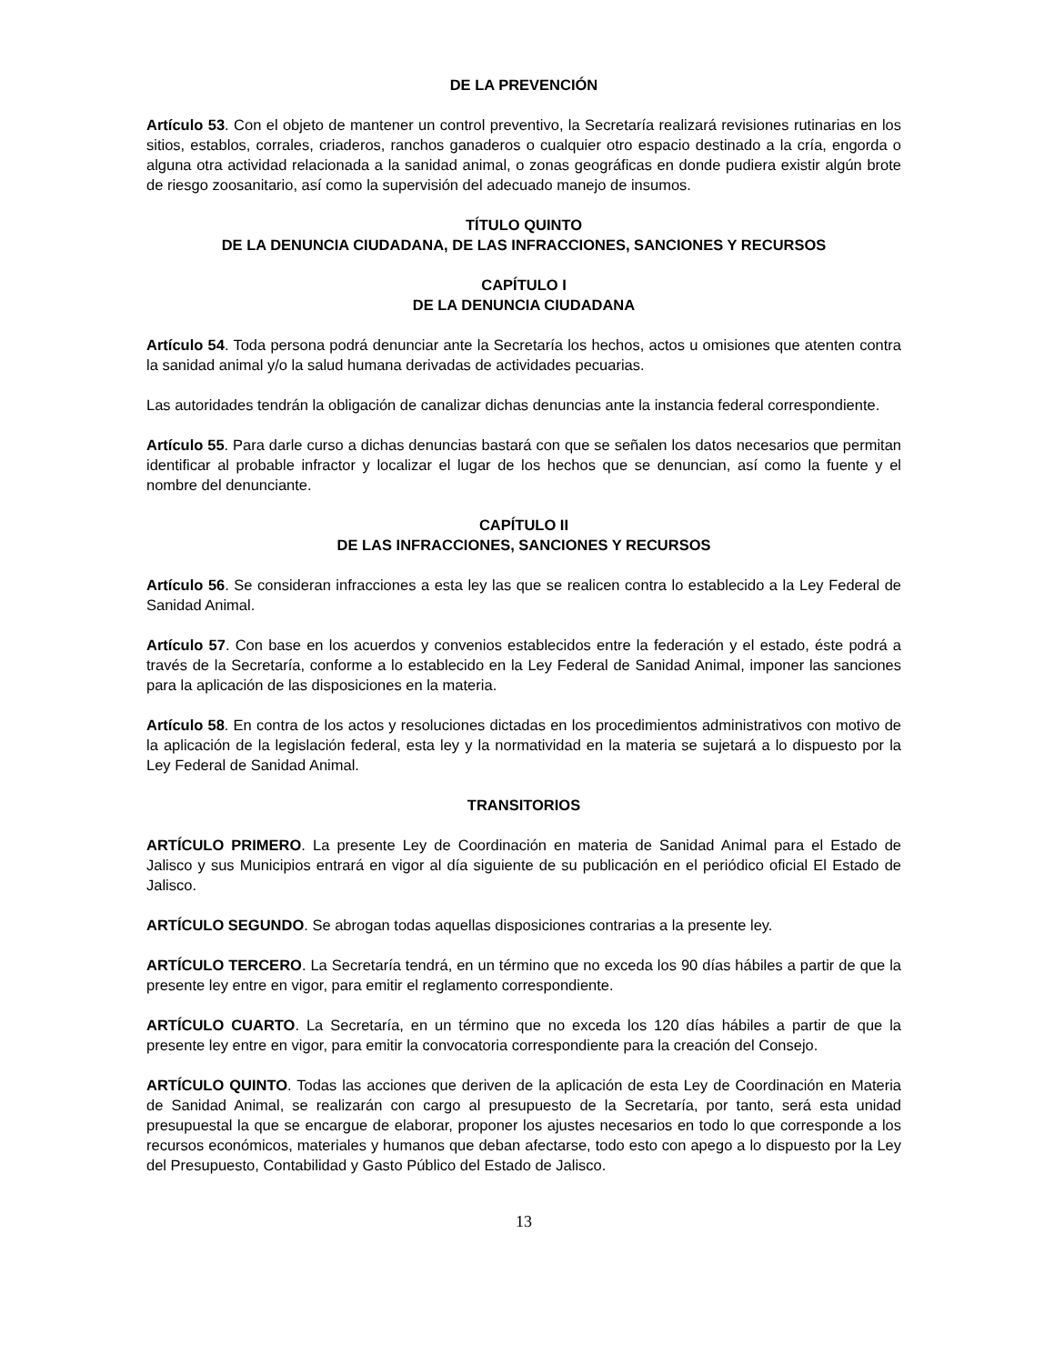DE LA PREVENCIÓN
Artículo 53. Con el objeto de mantener un control preventivo, la Secretaría realizará revisiones rutinarias en los sitios, establos, corrales, criaderos, ranchos ganaderos o cualquier otro espacio destinado a la cría, engorda o alguna otra actividad relacionada a la sanidad animal, o zonas geográficas en donde pudiera existir algún brote de riesgo zoosanitario, así como la supervisión del adecuado manejo de insumos.
TÍTULO QUINTO
DE LA DENUNCIA CIUDADANA, DE LAS INFRACCIONES, SANCIONES Y RECURSOS
CAPÍTULO I
DE LA DENUNCIA CIUDADANA
Artículo 54. Toda persona podrá denunciar ante la Secretaría los hechos, actos u omisiones que atenten contra la sanidad animal y/o la salud humana derivadas de actividades pecuarias.
Las autoridades tendrán la obligación de canalizar dichas denuncias ante la instancia federal correspondiente.
Artículo 55. Para darle curso a dichas denuncias bastará con que se señalen los datos necesarios que permitan identificar al probable infractor y localizar el lugar de los hechos que se denuncian, así como la fuente y el nombre del denunciante.
CAPÍTULO II
DE LAS INFRACCIONES, SANCIONES Y RECURSOS
Artículo 56. Se consideran infracciones a esta ley las que se realicen contra lo establecido a la Ley Federal de Sanidad Animal.
Artículo 57. Con base en los acuerdos y convenios establecidos entre la federación y el estado, éste podrá a través de la Secretaría, conforme a lo establecido en la Ley Federal de Sanidad Animal, imponer las sanciones para la aplicación de las disposiciones en la materia.
Artículo 58. En contra de los actos y resoluciones dictadas en los procedimientos administrativos con motivo de la aplicación de la legislación federal, esta ley y la normatividad en la materia se sujetará a lo dispuesto por la Ley Federal de Sanidad Animal.
TRANSITORIOS
ARTÍCULO PRIMERO. La presente Ley de Coordinación en materia de Sanidad Animal para el Estado de Jalisco y sus Municipios entrará en vigor al día siguiente de su publicación en el periódico oficial El Estado de Jalisco.
ARTÍCULO SEGUNDO. Se abrogan todas aquellas disposiciones contrarias a la presente ley.
ARTÍCULO TERCERO. La Secretaría tendrá, en un término que no exceda los 90 días hábiles a partir de que la presente ley entre en vigor, para emitir el reglamento correspondiente.
ARTÍCULO CUARTO. La Secretaría, en un término que no exceda los 120 días hábiles a partir de que la presente ley entre en vigor, para emitir la convocatoria correspondiente para la creación del Consejo.
ARTÍCULO QUINTO. Todas las acciones que deriven de la aplicación de esta Ley de Coordinación en Materia de Sanidad Animal, se realizarán con cargo al presupuesto de la Secretaría, por tanto, será esta unidad presupuestal la que se encargue de elaborar, proponer los ajustes necesarios en todo lo que corresponde a los recursos económicos, materiales y humanos que deban afectarse, todo esto con apego a lo dispuesto por la Ley del Presupuesto, Contabilidad y Gasto Público del Estado de Jalisco.
13